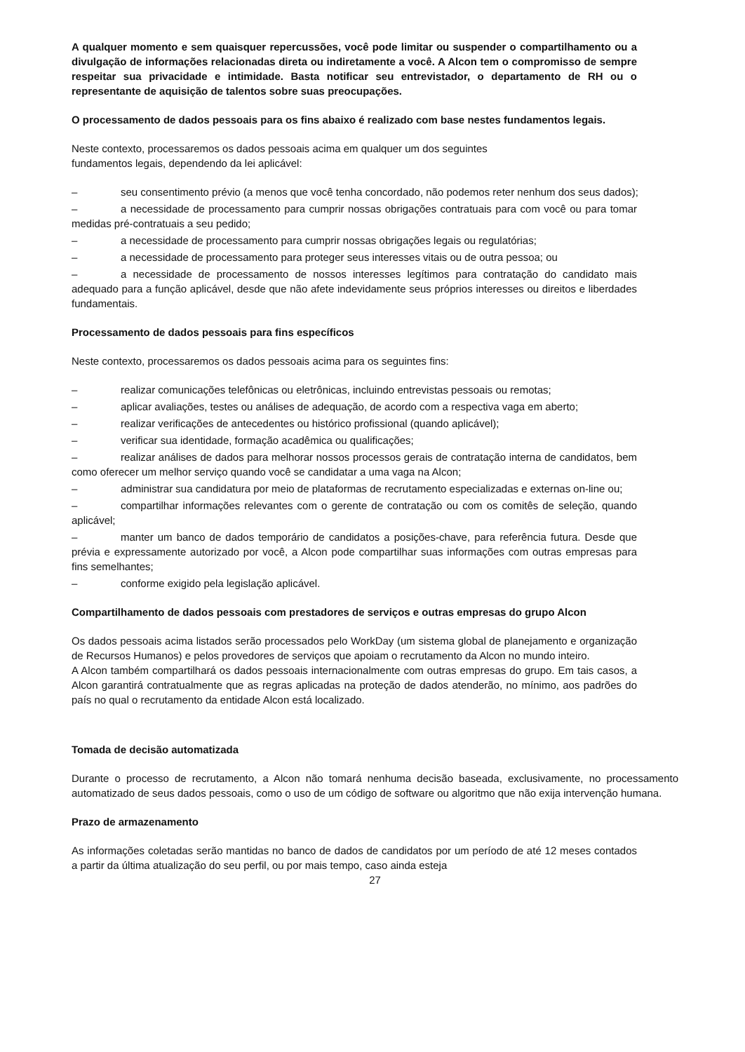A qualquer momento e sem quaisquer repercussões, você pode limitar ou suspender o compartilhamento ou a divulgação de informações relacionadas direta ou indiretamente a você. A Alcon tem o compromisso de sempre respeitar sua privacidade e intimidade. Basta notificar seu entrevistador, o departamento de RH ou o representante de aquisição de talentos sobre suas preocupações.
O processamento de dados pessoais para os fins abaixo é realizado com base nestes fundamentos legais.
Neste contexto, processaremos os dados pessoais acima em qualquer um dos seguintes
fundamentos legais, dependendo da lei aplicável:
– seu consentimento prévio (a menos que você tenha concordado, não podemos reter nenhum dos seus dados);
– a necessidade de processamento para cumprir nossas obrigações contratuais para com você ou para tomar medidas pré-contratuais a seu pedido;
– a necessidade de processamento para cumprir nossas obrigações legais ou regulatórias;
– a necessidade de processamento para proteger seus interesses vitais ou de outra pessoa; ou
– a necessidade de processamento de nossos interesses legítimos para contratação do candidato mais adequado para a função aplicável, desde que não afete indevidamente seus próprios interesses ou direitos e liberdades fundamentais.
Processamento de dados pessoais para fins específicos
Neste contexto, processaremos os dados pessoais acima para os seguintes fins:
– realizar comunicações telefônicas ou eletrônicas, incluindo entrevistas pessoais ou remotas;
– aplicar avaliações, testes ou análises de adequação, de acordo com a respectiva vaga em aberto;
– realizar verificações de antecedentes ou histórico profissional (quando aplicável);
– verificar sua identidade, formação acadêmica ou qualificações;
– realizar análises de dados para melhorar nossos processos gerais de contratação interna de candidatos, bem como oferecer um melhor serviço quando você se candidatar a uma vaga na Alcon;
– administrar sua candidatura por meio de plataformas de recrutamento especializadas e externas on-line ou;
– compartilhar informações relevantes com o gerente de contratação ou com os comitês de seleção, quando aplicável;
– manter um banco de dados temporário de candidatos a posições-chave, para referência futura. Desde que prévia e expressamente autorizado por você, a Alcon pode compartilhar suas informações com outras empresas para fins semelhantes;
– conforme exigido pela legislação aplicável.
Compartilhamento de dados pessoais com prestadores de serviços e outras empresas do grupo Alcon
Os dados pessoais acima listados serão processados pelo WorkDay (um sistema global de planejamento e organização de Recursos Humanos) e pelos provedores de serviços que apoiam o recrutamento da Alcon no mundo inteiro.
A Alcon também compartilhará os dados pessoais internacionalmente com outras empresas do grupo. Em tais casos, a Alcon garantirá contratualmente que as regras aplicadas na proteção de dados atenderão, no mínimo, aos padrões do país no qual o recrutamento da entidade Alcon está localizado.
Tomada de decisão automatizada
Durante o processo de recrutamento, a Alcon não tomará nenhuma decisão baseada, exclusivamente, no processamento automatizado de seus dados pessoais, como o uso de um código de software ou algoritmo que não exija intervenção humana.
Prazo de armazenamento
As informações coletadas serão mantidas no banco de dados de candidatos por um período de até 12 meses contados a partir da última atualização do seu perfil, ou por mais tempo, caso ainda esteja
27